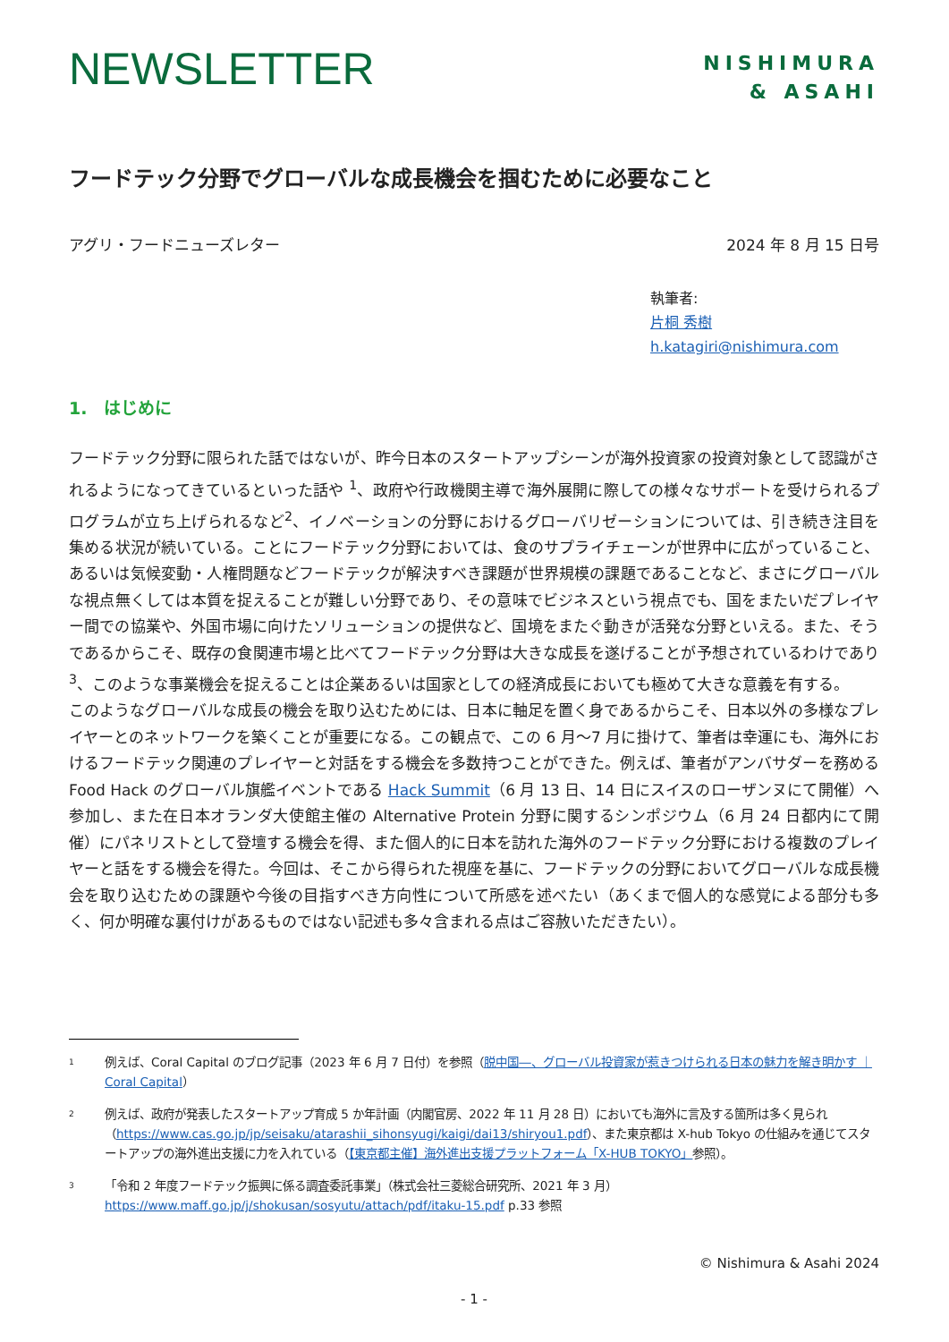NEWSLETTER
NISHIMURA
& ASAHI
フードテック分野でグローバルな成長機会を掴むために必要なこと
アグリ・フードニューズレター 2024 年 8 月 15 日号
執筆者:
片桐 秀樹
h.katagiri@nishimura.com
1.　はじめに
フードテック分野に限られた話ではないが、昨今日本のスタートアップシーンが海外投資家の投資対象として認識がされるようになってきているといった話や <sup>1</sup>、政府や行政機関主導で海外展開に際しての様々なサポートを受けられるプログラムが立ち上げられるなど<sup>2</sup>、イノベーションの分野におけるグローバリゼーションについては、引き続き注目を集める状況が続いている。ことにフードテック分野においては、食のサプライチェーンが世界中に広がっていること、あるいは気候変動・人権問題などフードテックが解決すべき課題が世界規模の課題であることなど、まさにグローバルな視点無くしては本質を捉えることが難しい分野であり、その意味でビジネスという視点でも、国をまたいだプレイヤー間での協業や、外国市場に向けたソリューションの提供など、国境をまたぐ動きが活発な分野といえる。また、そうであるからこそ、既存の食関連市場と比べてフードテック分野は大きな成長を遂げることが予想されているわけであり <sup>3</sup>、このような事業機会を捉えることは企業あるいは国家としての経済成長においても極めて大きな意義を有する。
このようなグローバルな成長の機会を取り込むためには、日本に軸足を置く身であるからこそ、日本以外の多様なプレイヤーとのネットワークを築くことが重要になる。この観点で、この 6 月～7 月に掛けて、筆者は幸運にも、海外におけるフードテック関連のプレイヤーと対話をする機会を多数持つことができた。例えば、筆者がアンバサダーを務める Food Hack のグローバル旗艦イベントである Hack Summit（6 月 13 日、14 日にスイスのローザンヌにて開催）へ参加し、また在日本オランダ大使館主催の Alternative Protein 分野に関するシンポジウム（6 月 24 日都内にて開催）にパネリストとして登壇する機会を得、また個人的に日本を訪れた海外のフードテック分野における複数のプレイヤーと話をする機会を得た。今回は、そこから得られた視座を基に、フードテックの分野においてグローバルな成長機会を取り込むための課題や今後の目指すべき方向性について所感を述べたい（あくまで個人的な感覚による部分も多く、何か明確な裏付けがあるものではない記述も多々含まれる点はご容赦いただきたい）。
<sup>1</sup>
例えば、Coral Capital のブログ記事（2023 年 6 月 7 日付）を参照（脱中国―、グローバル投資家が惹きつけられる日本の魅力を解き明かす ｜Coral Capital）
<sup>2</sup>
例えば、政府が発表したスタートアップ育成 5 か年計画（内閣官房、2022 年 11 月 28 日）においても海外に言及する箇所は多く見られ（https://www.cas.go.jp/jp/seisaku/atarashii_sihonsyugi/kaigi/dai13/shiryou1.pdf）、また東京都は X-hub Tokyo の仕組みを通じてスタートアップの海外進出支援に力を入れている（【東京都主催】海外進出支援プラットフォーム「X-HUB TOKYO」参照）。
<sup>3</sup>
「令和 2 年度フードテック振興に係る調査委託事業」（株式会社三菱総合研究所、2021 年 3 月）https://www.maff.go.jp/j/shokusan/sosyutu/attach/pdf/itaku-15.pdf p.33 参照
© Nishimura & Asahi 2024
- 1 -